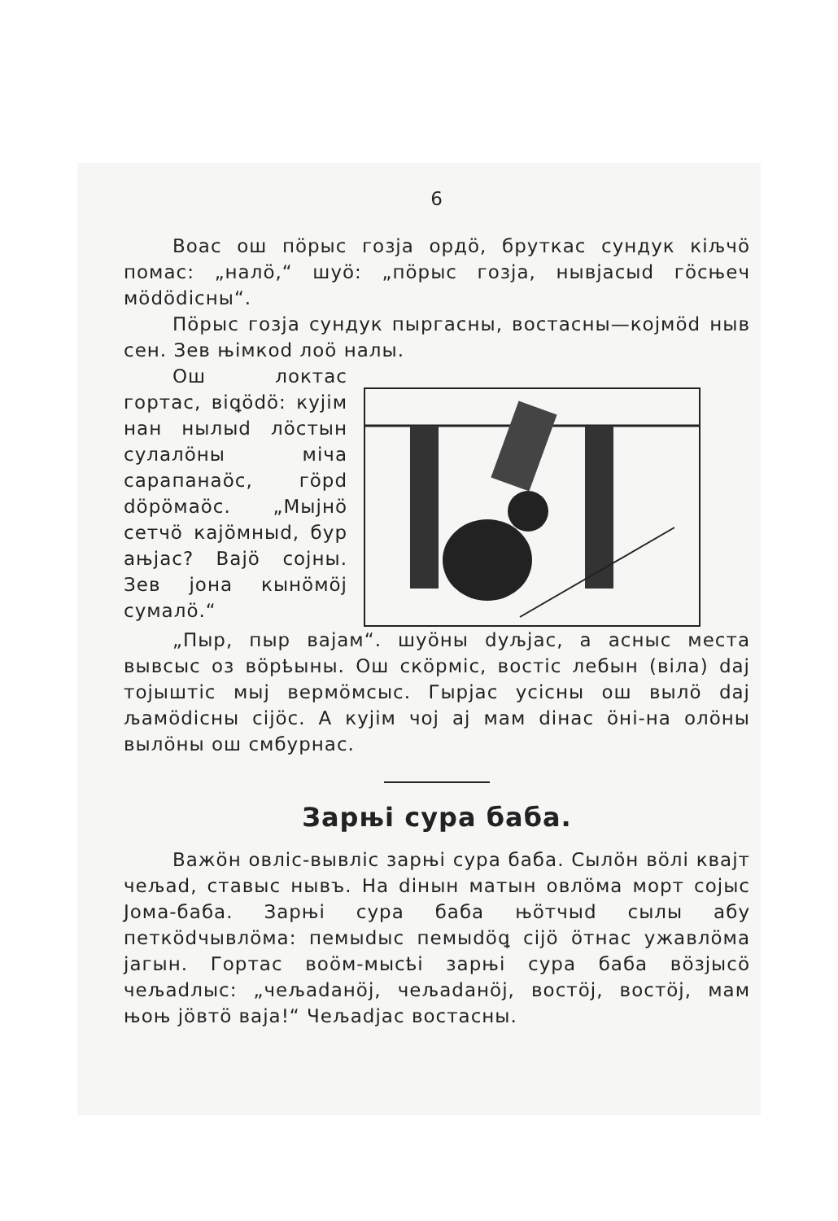6
Воас ош пӧрыс гозја ордӧ, бруткас сундук кiљчӧ помас: „налӧ,“ шуӧ: „пӧрыс гозја, нывјасыd гӧсњеч мӧdӧdiсны“.
Пӧрыс гозја сундук пыргасны, востасны—којмӧd ныв сен. Зев њiмкоd лоӧ налы.
Ош локтас гортас, вiꝗӧdӧ: кујiм нан нылыd лӧстын сулалӧны мiча сарапанаӧс, гӧрd dӧрӧмаӧс. „Мыјнӧ сетчӧ кајӧмныd, бур ањјас? Вајӧ сојны. Зев јона кынӧмӧј сумалӧ.“
„Пыр, пыр вајам“. шуӧны dуљјас, а асныс местa вывсыс оз вӧрҍыны. Ош скӧрмiс, востiс лебын (вiла) dај тојыштiс мыј вермӧмсыс. Гырјас усiсны ош вылӧ dај љамӧdiсны сiјӧс. А кујiм чој ај мам diнас ӧнi-на олӧны вылӧны ош смбурнас.
Зарњi сура баба.
Важӧн овлiс-вывлiс зарњi сура баба. Сылӧн вӧлi квајт чељаd, ставыс нывъ. На diнын матын овлӧма морт сојыс Јома-баба. Зарњi сура баба њӧтчыd сылы абу петкӧdчывлӧма: пемыdыс пемыdӧꝗ сiјӧ ӧтнас ужавлӧма јагын. Гортас воӧм-мысҍi зарњi сура баба вӧзјысӧ чељаdлыс: „чељаdанӧј, чељаdанӧј, востӧј, востӧј, мам њоњ јӧвтӧ вaja!“ Чељаdјас востасны.